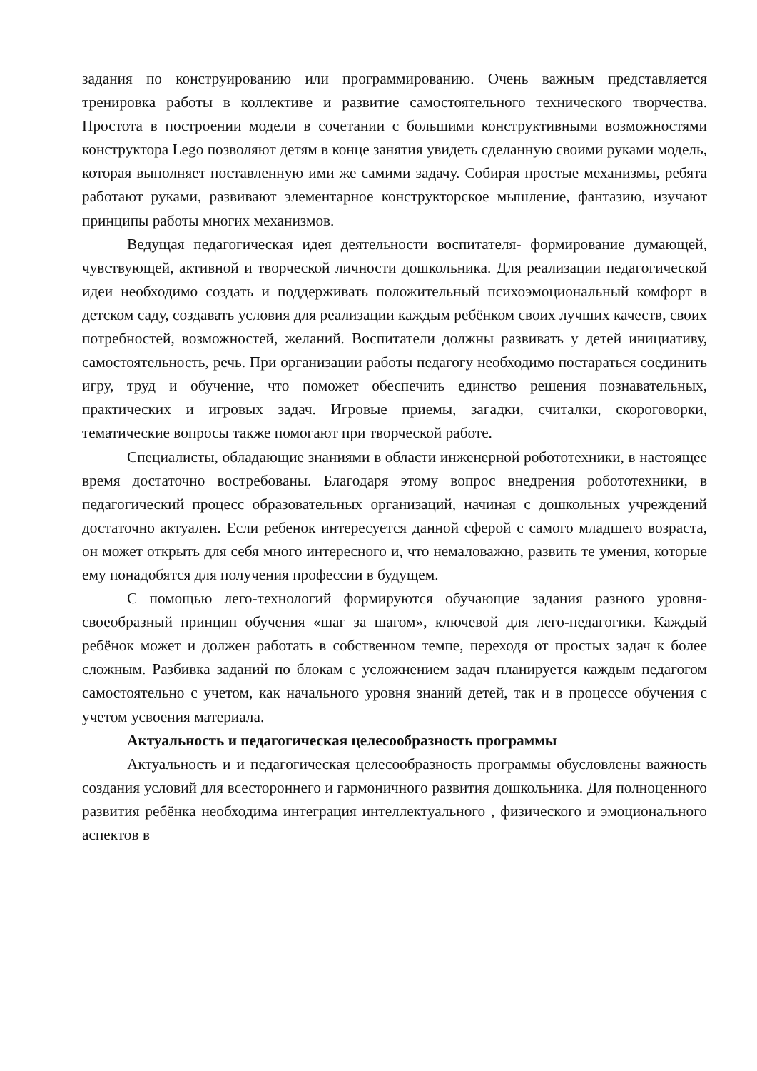задания по конструированию или программированию. Очень важным представляется тренировка работы в коллективе и развитие самостоятельного технического творчества. Простота в построении модели в сочетании с большими конструктивными возможностями конструктора Lego позволяют детям в конце занятия увидеть сделанную своими руками модель, которая выполняет поставленную ими же самими задачу. Собирая простые механизмы, ребята работают руками, развивают элементарное конструкторское мышление, фантазию, изучают принципы работы многих механизмов.
Ведущая педагогическая идея деятельности воспитателя- формирование думающей, чувствующей, активной и творческой личности дошкольника. Для реализации педагогической идеи необходимо создать и поддерживать положительный психоэмоциональный комфорт в детском саду, создавать условия для реализации каждым ребёнком своих лучших качеств, своих потребностей, возможностей, желаний. Воспитатели должны развивать у детей инициативу, самостоятельность, речь. При организации работы педагогу необходимо постараться соединить игру, труд и обучение, что поможет обеспечить единство решения познавательных, практических и игровых задач. Игровые приемы, загадки, считалки, скороговорки, тематические вопросы также помогают при творческой работе.
Специалисты, обладающие знаниями в области инженерной робототехники, в настоящее время достаточно востребованы. Благодаря этому вопрос внедрения робототехники, в педагогический процесс образовательных организаций, начиная с дошкольных учреждений достаточно актуален. Если ребенок интересуется данной сферой с самого младшего возраста, он может открыть для себя много интересного и, что немаловажно, развить те умения, которые ему понадобятся для получения профессии в будущем.
С помощью лего-технологий формируются обучающие задания разного уровня- своеобразный принцип обучения «шаг за шагом», ключевой для лего-педагогики. Каждый ребёнок может и должен работать в собственном темпе, переходя от простых задач к более сложным. Разбивка заданий по блокам с усложнением задач планируется каждым педагогом самостоятельно с учетом, как начального уровня знаний детей, так и в процессе обучения с учетом усвоения материала.
Актуальность и педагогическая целесообразность программы
Актуальность и и педагогическая целесообразность программы обусловлены важность создания условий для всестороннего и гармоничного развития дошкольника. Для полноценного развития ребёнка необходима интеграция интеллектуального , физического и эмоционального аспектов в